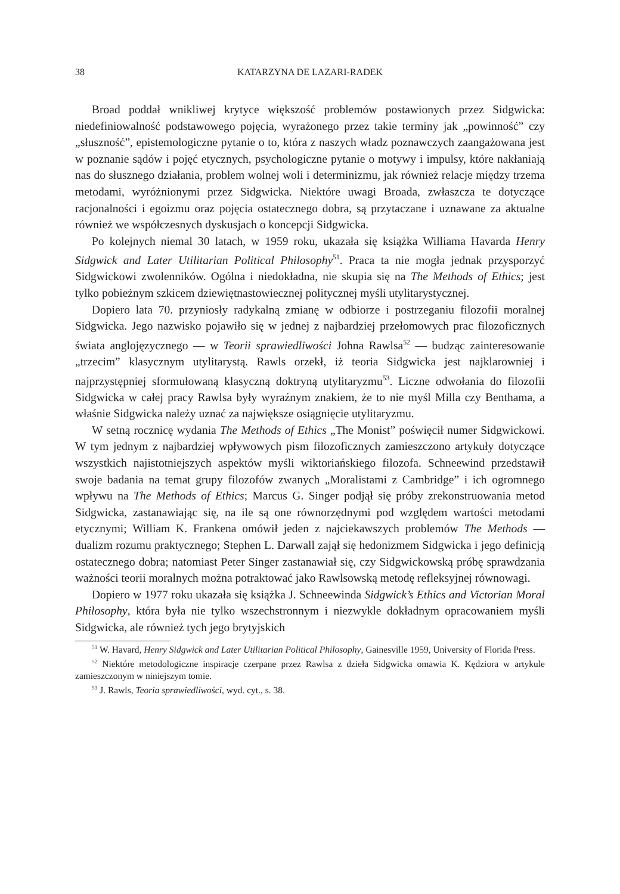38 KATARZYNA DE LAZARI-RADEK
Broad poddał wnikliwej krytyce większość problemów postawionych przez Sidgwicka: niedefiniowalność podstawowego pojęcia, wyrażonego przez takie terminy jak „powinność” czy „słuszność”, epistemologiczne pytanie o to, która z naszych władz poznawczych zaangażowana jest w poznanie sądów i pojęć etycznych, psychologiczne pytanie o motywy i impulsy, które nakłaniają nas do słusznego działania, problem wolnej woli i determinizmu, jak również relacje między trzema metodami, wyróżnionymi przez Sidgwicka. Niektóre uwagi Broada, zwłaszcza te dotyczące racjonalności i egoizmu oraz pojęcia ostatecznego dobra, są przytaczane i uznawane za aktualne również we współczesnych dyskusjach o koncepcji Sidgwicka.
Po kolejnych niemal 30 latach, w 1959 roku, ukazała się książka Williama Havarda Henry Sidgwick and Later Utilitarian Political Philosophy<sup>51</sup>. Praca ta nie mogła jednak przysporzyć Sidgwickowi zwolenników. Ogólna i niedokładna, nie skupia się na The Methods of Ethics; jest tylko pobieżnym szkicem dziewiętnastowiecznej politycznej myśli utylitarystycznej.
Dopiero lata 70. przyniosły radykalną zmianę w odbiorze i postrzeganiu filozofii moralnej Sidgwicka. Jego nazwisko pojawiło się w jednej z najbardziej przełomowych prac filozoficznych świata anglojęzycznego — w Teorii sprawiedliwości Johna Rawlsa<sup>52</sup> — budząc zainteresowanie „trzecim” klasycznym utylitarystą. Rawls orzekł, iż teoria Sidgwicka jest najklarowniej i najprzystępniej sformułowaną klasyczną doktryną utylitaryzmu<sup>53</sup>. Liczne odwołania do filozofii Sidgwicka w całej pracy Rawlsa były wyraźnym znakiem, że to nie myśl Milla czy Benthama, a właśnie Sidgwicka należy uznać za największe osiągnięcie utylitaryzmu.
W setną rocznicę wydania The Methods of Ethics „The Monist” poświęcił numer Sidgwickowi. W tym jednym z najbardziej wpływowych pism filozoficznych zamieszczono artykuły dotyczące wszystkich najistotniejszych aspektów myśli wiktoriańskiego filozofa. Schneewind przedstawił swoje badania na temat grupy filozofów zwanych „Moralistami z Cambridge” i ich ogromnego wpływu na The Methods of Ethics; Marcus G. Singer podjął się próby zrekonstruowania metod Sidgwicka, zastanawiając się, na ile są one równorzędnymi pod względem wartości metodami etycznymi; William K. Frankena omówił jeden z najciekawszych problemów The Methods — dualizm rozumu praktycznego; Stephen L. Darwall zajął się hedonizmem Sidgwicka i jego definicją ostatecznego dobra; natomiast Peter Singer zastanawiał się, czy Sidgwickowską próbę sprawdzania ważności teorii moralnych można potraktować jako Rawlsowską metodę refleksyjnej równowagi.
Dopiero w 1977 roku ukazała się książka J. Schneewinda Sidgwick’s Ethics and Victorian Moral Philosophy, która była nie tylko wszechstronnym i niezwykle dokładnym opracowaniem myśli Sidgwicka, ale również tych jego brytyjskich
<sup>51</sup> W. Havard, Henry Sidgwick and Later Utilitarian Political Philosophy, Gainesville 1959, University of Florida Press.
<sup>52</sup> Niektóre metodologiczne inspiracje czerpane przez Rawlsa z dzieła Sidgwicka omawia K. Kędziora w artykule zamieszczonym w niniejszym tomie.
<sup>53</sup> J. Rawls, Teoria sprawiedliwości, wyd. cyt., s. 38.